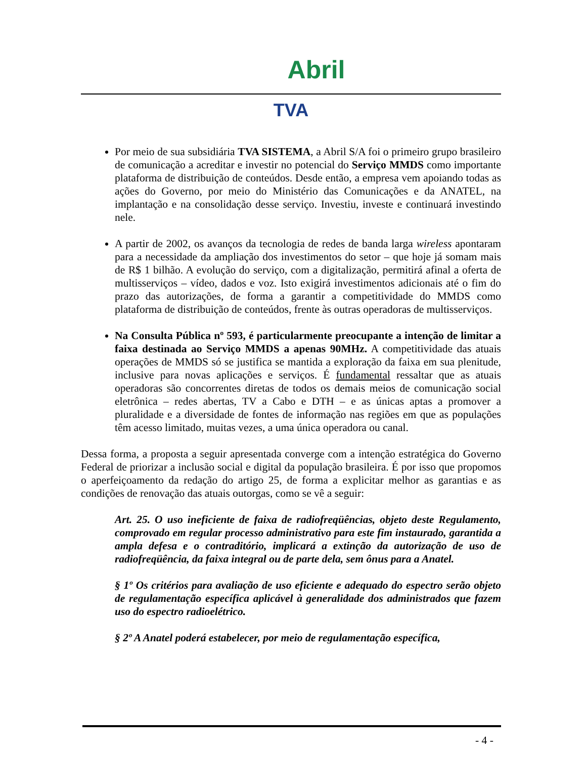Abril
TVA
Por meio de sua subsidiária TVA SISTEMA, a Abril S/A foi o primeiro grupo brasileiro de comunicação a acreditar e investir no potencial do Serviço MMDS como importante plataforma de distribuição de conteúdos. Desde então, a empresa vem apoiando todas as ações do Governo, por meio do Ministério das Comunicações e da ANATEL, na implantação e na consolidação desse serviço. Investiu, investe e continuará investindo nele.
A partir de 2002, os avanços da tecnologia de redes de banda larga wireless apontaram para a necessidade da ampliação dos investimentos do setor – que hoje já somam mais de R$ 1 bilhão. A evolução do serviço, com a digitalização, permitirá afinal a oferta de multisserviços – vídeo, dados e voz. Isto exigirá investimentos adicionais até o fim do prazo das autorizações, de forma a garantir a competitividade do MMDS como plataforma de distribuição de conteúdos, frente às outras operadoras de multisserviços.
Na Consulta Pública nº 593, é particularmente preocupante a intenção de limitar a faixa destinada ao Serviço MMDS a apenas 90MHz. A competitividade das atuais operações de MMDS só se justifica se mantida a exploração da faixa em sua plenitude, inclusive para novas aplicações e serviços. É fundamental ressaltar que as atuais operadoras são concorrentes diretas de todos os demais meios de comunicação social eletrônica – redes abertas, TV a Cabo e DTH – e as únicas aptas a promover a pluralidade e a diversidade de fontes de informação nas regiões em que as populações têm acesso limitado, muitas vezes, a uma única operadora ou canal.
Dessa forma, a proposta a seguir apresentada converge com a intenção estratégica do Governo Federal de priorizar a inclusão social e digital da população brasileira. É por isso que propomos o aperfeiçoamento da redação do artigo 25, de forma a explicitar melhor as garantias e as condições de renovação das atuais outorgas, como se vê a seguir:
Art. 25. O uso ineficiente de faixa de radiofreqüências, objeto deste Regulamento, comprovado em regular processo administrativo para este fim instaurado, garantida a ampla defesa e o contraditório, implicará a extinção da autorização de uso de radiofreqüência, da faixa integral ou de parte dela, sem ônus para a Anatel.
§ 1º Os critérios para avaliação de uso eficiente e adequado do espectro serão objeto de regulamentação específica aplicável à generalidade dos administrados que fazem uso do espectro radioelétrico.
§ 2º A Anatel poderá estabelecer, por meio de regulamentação específica,
- 4 -